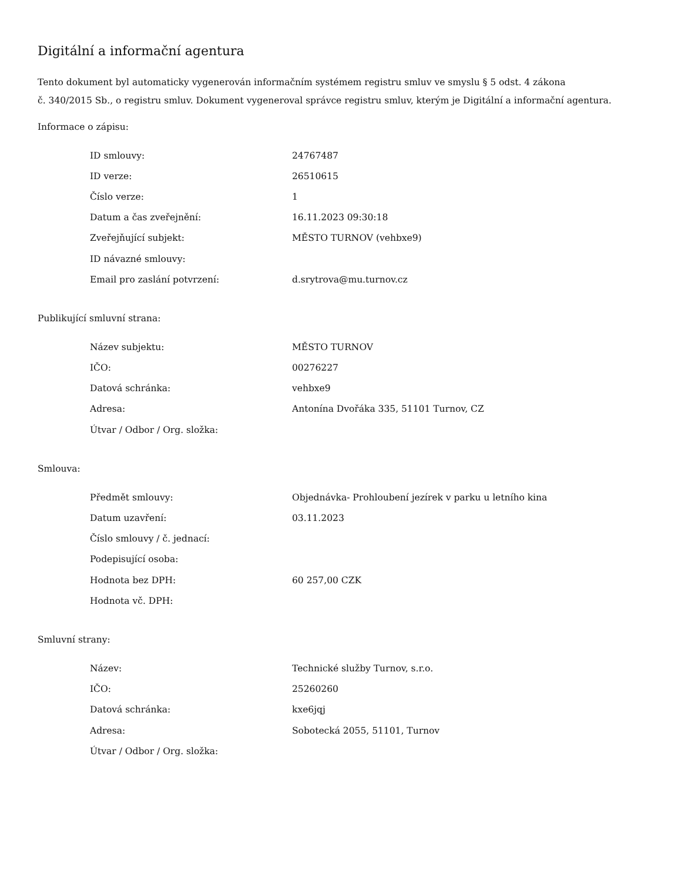Digitální a informační agentura
Tento dokument byl automaticky vygenerován informačním systémem registru smluv ve smyslu § 5 odst. 4 zákona
č. 340/2015 Sb., o registru smluv. Dokument vygeneroval správce registru smluv, kterým je Digitální a informační agentura.
Informace o zápisu:
| ID smlouvy: | 24767487 |
| ID verze: | 26510615 |
| Číslo verze: | 1 |
| Datum a čas zveřejnění: | 16.11.2023 09:30:18 |
| Zveřejňující subjekt: | MĚSTO TURNOV (vehbxe9) |
| ID návazné smlouvy: | |
| Email pro zaslání potvrzení: | d.srytrova@mu.turnov.cz |
Publikující smluvní strana:
| Název subjektu: | MĚSTO TURNOV |
| IČO: | 00276227 |
| Datová schránka: | vehbxe9 |
| Adresa: | Antonína Dvořáka 335, 51101 Turnov, CZ |
| Útvar / Odbor / Org. složka: | |
Smlouva:
| Předmět smlouvy: | Objednávka- Prohloubení jezírek v parku u letního kina |
| Datum uzavření: | 03.11.2023 |
| Číslo smlouvy / č. jednací: | |
| Podepisující osoba: | |
| Hodnota bez DPH: | 60 257,00 CZK |
| Hodnota vč. DPH: | |
Smluvní strany:
| Název: | Technické služby Turnov, s.r.o. |
| IČO: | 25260260 |
| Datová schránka: | kxe6jqj |
| Adresa: | Sobotecká 2055, 51101, Turnov |
| Útvar / Odbor / Org. složka: | |